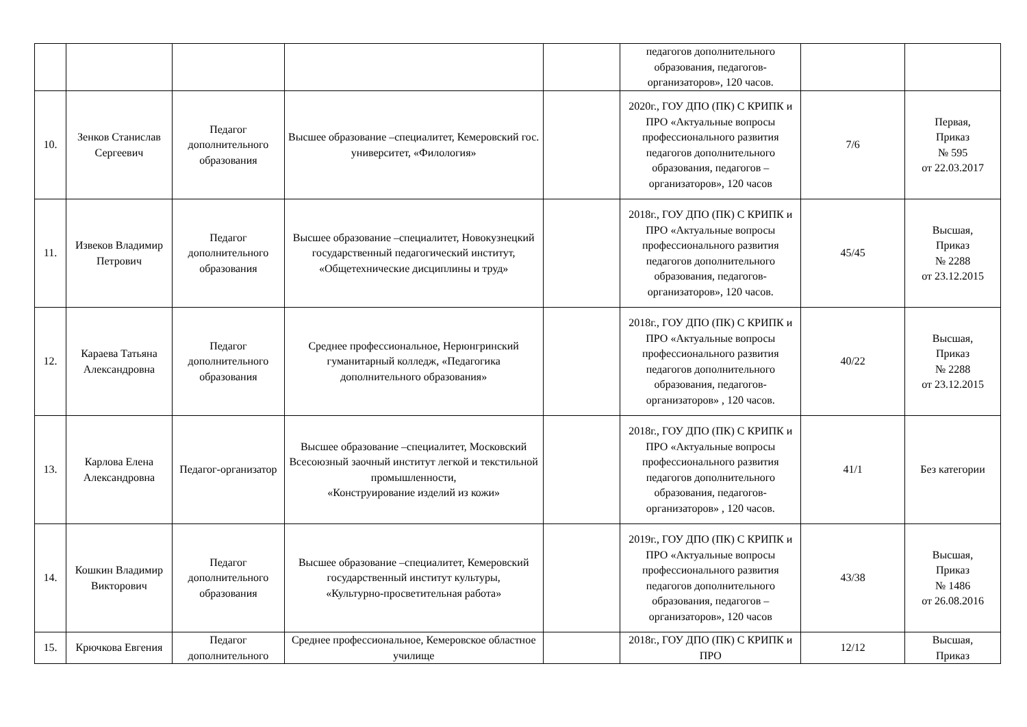| | | | | | педагогов дополнительного образования, педагогов-организаторов», 120 часов. | | |
| 10. | Зенков Станислав Сергеевич | Педагог дополнительного образования | Высшее образование –специалитет, Кемеровский гос. университет, «Филология» | | 2020г., ГОУ ДПО (ПК) С КРИПК и ПРО «Актуальные вопросы профессионального развития педагогов дополнительного образования, педагогов – организаторов», 120 часов | 7/6 | Первая, Приказ № 595 от 22.03.2017 |
| 11. | Извеков Владимир Петрович | Педагог дополнительного образования | Высшее образование –специалитет, Новокузнецкий государственный педагогический институт, «Общетехнические дисциплины и труд» | | 2018г., ГОУ ДПО (ПК) С КРИПК и ПРО «Актуальные вопросы профессионального развития педагогов дополнительного образования, педагогов-организаторов», 120 часов. | 45/45 | Высшая, Приказ № 2288 от 23.12.2015 |
| 12. | Караева Татьяна Александровна | Педагог дополнительного образования | Среднее профессиональное, Нерюнгринский гуманитарный колледж, «Педагогика дополнительного образования» | | 2018г., ГОУ ДПО (ПК) С КРИПК и ПРО «Актуальные вопросы профессионального развития педагогов дополнительного образования, педагогов-организаторов» , 120 часов. | 40/22 | Высшая, Приказ № 2288 от 23.12.2015 |
| 13. | Карлова Елена Александровна | Педагог-организатор | Высшее образование –специалитет, Московский Всесоюзный заочный институт легкой и текстильной промышленности, «Конструирование изделий из кожи» | | 2018г., ГОУ ДПО (ПК) С КРИПК и ПРО «Актуальные вопросы профессионального развития педагогов дополнительного образования, педагогов-организаторов» , 120 часов. | 41/1 | Без категории |
| 14. | Кошкин Владимир Викторович | Педагог дополнительного образования | Высшее образование –специалитет, Кемеровский государственный институт культуры, «Культурно-просветительная работа» | | 2019г., ГОУ ДПО (ПК) С КРИПК и ПРО «Актуальные вопросы профессионального развития педагогов дополнительного образования, педагогов – организаторов», 120 часов | 43/38 | Высшая, Приказ № 1486 от 26.08.2016 |
| 15. | Крючкова Евгения | Педагог дополнительного | Среднее профессиональное, Кемеровское областное училище | | 2018г., ГОУ ДПО (ПК) С КРИПК и ПРО | 12/12 | Высшая, Приказ |